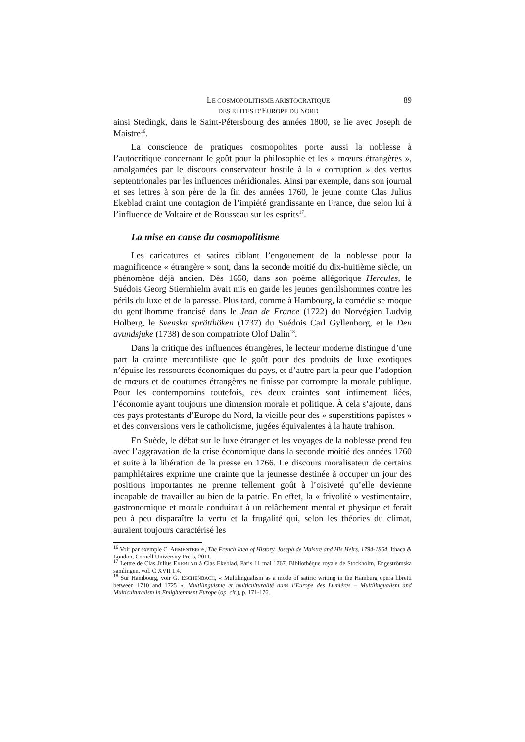LE COSMOPOLITISME ARISTOCRATIQUE
DES ELITES D’EUROPE DU NORD
89
ainsi Stedingk, dans le Saint-Pétersbourg des années 1800, se lie avec Joseph de Maistre<sup>16</sup>.
La conscience de pratiques cosmopolites porte aussi la noblesse à l’autocritique concernant le goût pour la philosophie et les « mœurs étrangères », amalgamées par le discours conservateur hostile à la « corruption » des vertus septentrionales par les influences méridionales. Ainsi par exemple, dans son journal et ses lettres à son père de la fin des années 1760, le jeune comte Clas Julius Ekeblad craint une contagion de l’impiété grandissante en France, due selon lui à l’influence de Voltaire et de Rousseau sur les esprits<sup>17</sup>.
La mise en cause du cosmopolitisme
Les caricatures et satires ciblant l’engouement de la noblesse pour la magnificence « étrangère » sont, dans la seconde moitié du dix-huitième siècle, un phénomène déjà ancien. Dès 1658, dans son poème allégorique Hercules, le Suédois Georg Stiernhielm avait mis en garde les jeunes gentilshommes contre les périls du luxe et de la paresse. Plus tard, comme à Hambourg, la comédie se moque du gentilhomme francisé dans le Jean de France (1722) du Norvégien Ludvig Holberg, le Svenska sprätthöken (1737) du Suédois Carl Gyllenborg, et le Den avundsjuke (1738) de son compatriote Olof Dalin<sup>18</sup>.
Dans la critique des influences étrangères, le lecteur moderne distingue d’une part la crainte mercantiliste que le goût pour des produits de luxe exotiques n’épuise les ressources économiques du pays, et d’autre part la peur que l’adoption de mœurs et de coutumes étrangères ne finisse par corrompre la morale publique. Pour les contemporains toutefois, ces deux craintes sont intimement liées, l’économie ayant toujours une dimension morale et politique. À cela s’ajoute, dans ces pays protestants d’Europe du Nord, la vieille peur des « superstitions papistes » et des conversions vers le catholicisme, jugées équivalentes à la haute trahison.
En Suède, le débat sur le luxe étranger et les voyages de la noblesse prend feu avec l’aggravation de la crise économique dans la seconde moitié des années 1760 et suite à la libération de la presse en 1766. Le discours moralisateur de certains pamphlétaires exprime une crainte que la jeunesse destinée à occuper un jour des positions importantes ne prenne tellement goût à l’oisiveté qu’elle devienne incapable de travailler au bien de la patrie. En effet, la « frivolité » vestimentaire, gastronomique et morale conduirait à un relâchement mental et physique et ferait peu à peu disparaître la vertu et la frugalité qui, selon les théories du climat, auraient toujours caractérisé les
<sup>16</sup> Voir par exemple C. ARMENTEROS, The French Idea of History. Joseph de Maistre and His Heirs, 1794-1854, Ithaca & London, Cornell University Press, 2011.
<sup>17</sup> Lettre de Clas Julius EKEBLAD à Clas Ekeblad, Paris 11 mai 1767, Bibliothèque royale de Stockholm, Engeströmska samlingen, vol. C XVII 1.4.
<sup>18</sup> Sur Hambourg, voir G. ESCHENBACH, « Multilingualism as a mode of satiric writing in the Hamburg opera libretti between 1710 and 1725 », Multilinguisme et multiculturalité dans l’Europe des Lumières – Multilingualism and Multiculturalism in Enlightenment Europe (op. cit.), p. 171-176.